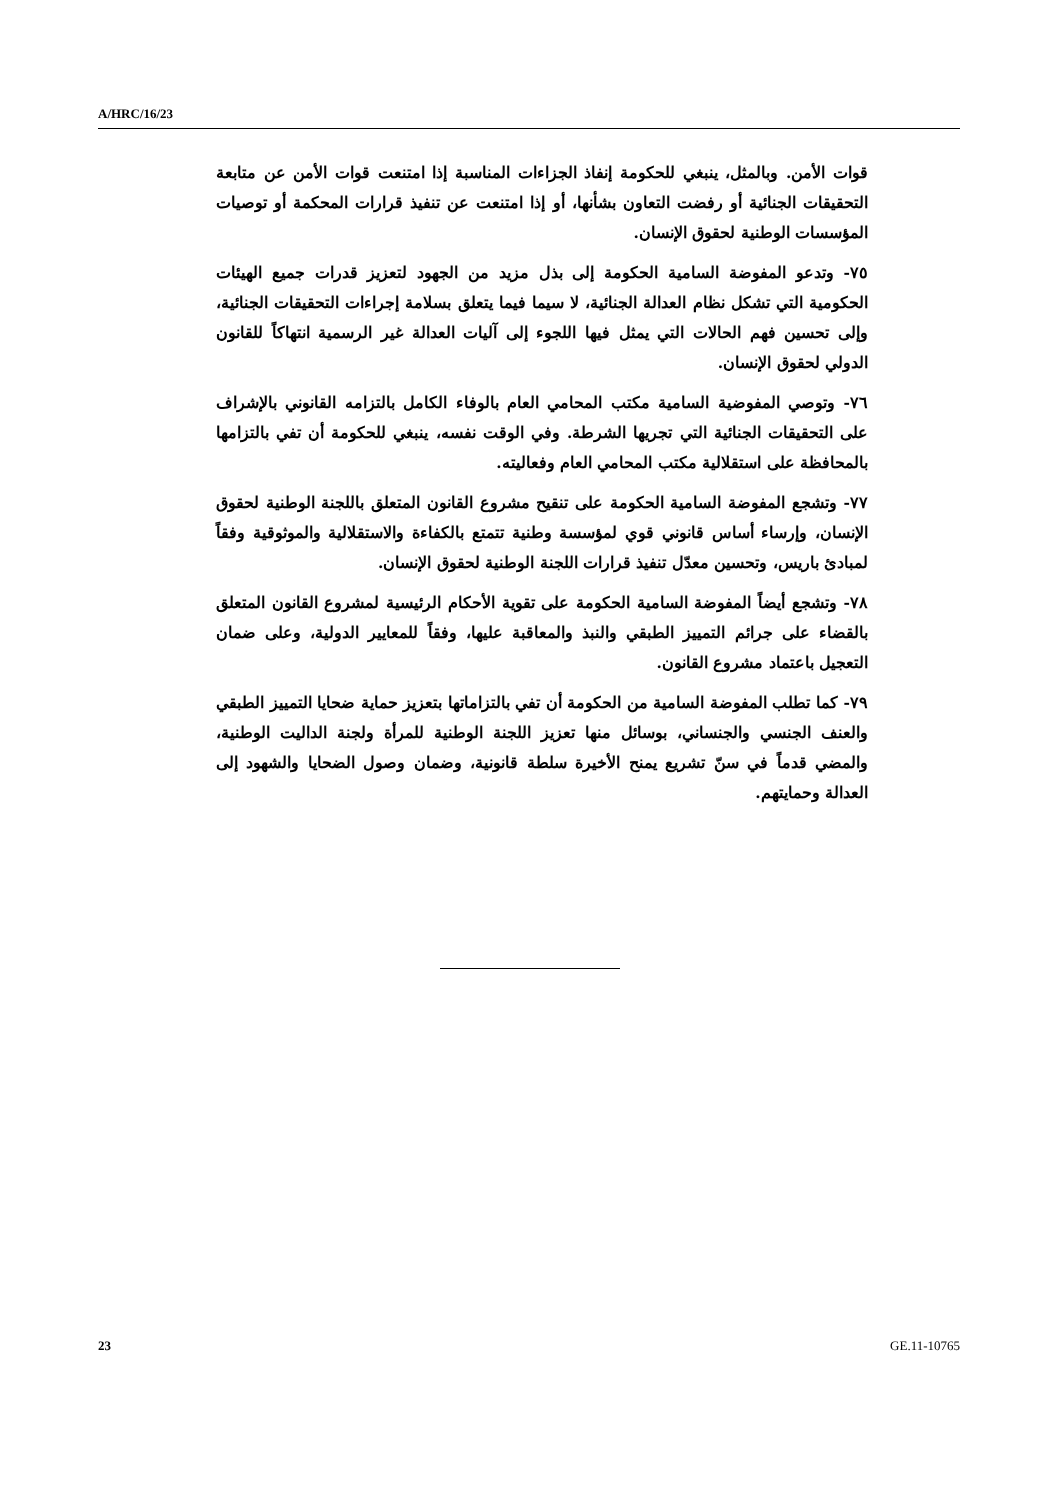A/HRC/16/23
قوات الأمن. وبالمثل، ينبغي للحكومة إنفاذ الجزاءات المناسبة إذا امتنعت قوات الأمن عن متابعة التحقيقات الجنائية أو رفضت التعاون بشأنها، أو إذا امتنعت عن تنفيذ قرارات المحكمة أو توصيات المؤسسات الوطنية لحقوق الإنسان.
٧٥- وتدعو المفوضة السامية الحكومة إلى بذل مزيد من الجهود لتعزيز قدرات جميع الهيئات الحكومية التي تشكل نظام العدالة الجنائية، لا سيما فيما يتعلق بسلامة إجراءات التحقيقات الجنائية، وإلى تحسين فهم الحالات التي يمثل فيها اللجوء إلى آليات العدالة غير الرسمية انتهاكاً للقانون الدولي لحقوق الإنسان.
٧٦- وتوصي المفوضية السامية مكتب المحامي العام بالوفاء الكامل بالتزامه القانوني بالإشراف على التحقيقات الجنائية التي تجريها الشرطة. وفي الوقت نفسه، ينبغي للحكومة أن تفي بالتزامها بالمحافظة على استقلالية مكتب المحامي العام وفعاليته.
٧٧- وتشجع المفوضة السامية الحكومة على تنقيح مشروع القانون المتعلق باللجنة الوطنية لحقوق الإنسان، وإرساء أساس قانوني قوي لمؤسسة وطنية تتمتع بالكفاءة والاستقلالية والموثوقية وفقاً لمبادئ باريس، وتحسين معدّل تنفيذ قرارات اللجنة الوطنية لحقوق الإنسان.
٧٨- وتشجع أيضاً المفوضة السامية الحكومة على تقوية الأحكام الرئيسية لمشروع القانون المتعلق بالقضاء على جرائم التمييز الطبقي والنبذ والمعاقبة عليها، وفقاً للمعايير الدولية، وعلى ضمان التعجيل باعتماد مشروع القانون.
٧٩- كما تطلب المفوضة السامية من الحكومة أن تفي بالتزاماتها بتعزيز حماية ضحايا التمييز الطبقي والعنف الجنسي والجنساني، بوسائل منها تعزيز اللجنة الوطنية للمرأة ولجنة الداليت الوطنية، والمضي قدماً في سنّ تشريع يمنح الأخيرة سلطة قانونية، وضمان وصول الضحايا والشهود إلى العدالة وحمايتهم.
23 GE.11-10765